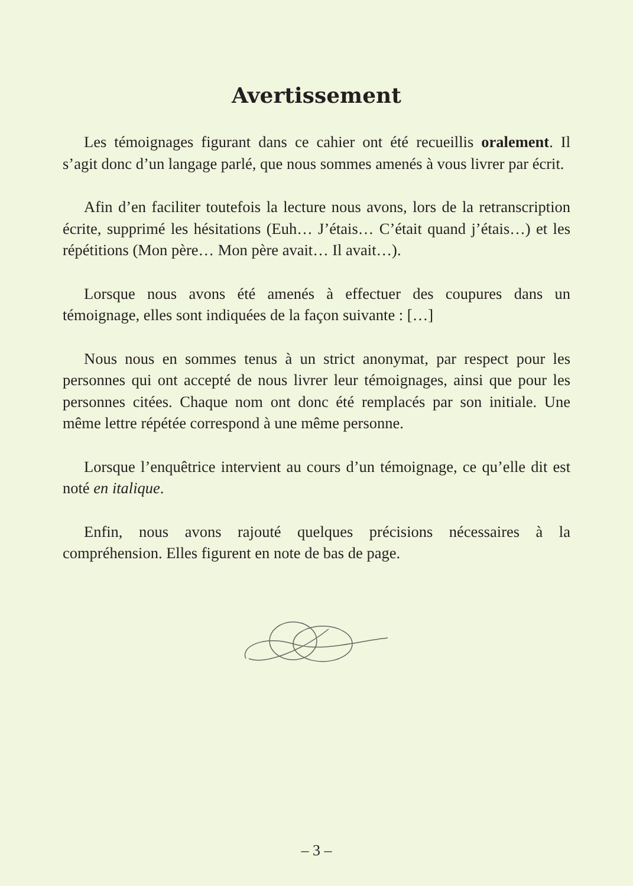Avertissement
Les témoignages figurant dans ce cahier ont été recueillis oralement. Il s’agit donc d’un langage parlé, que nous sommes amenés à vous livrer par écrit.
Afin d’en faciliter toutefois la lecture nous avons, lors de la retranscription écrite, supprimé les hésitations (Euh… J’étais… C’était quand j’étais…) et les répétitions (Mon père… Mon père avait… Il avait…).
Lorsque nous avons été amenés à effectuer des coupures dans un témoignage, elles sont indiquées de la façon suivante : […]
Nous nous en sommes tenus à un strict anonymat, par respect pour les personnes qui ont accepté de nous livrer leur témoignages, ainsi que pour les personnes citées. Chaque nom ont donc été remplacés par son initiale. Une même lettre répétée correspond à une même personne.
Lorsque l’enquêtrice intervient au cours d’un témoignage, ce qu’elle dit est noté en italique.
Enfin, nous avons rajouté quelques précisions nécessaires à la compréhension. Elles figurent en note de bas de page.
– 3 –